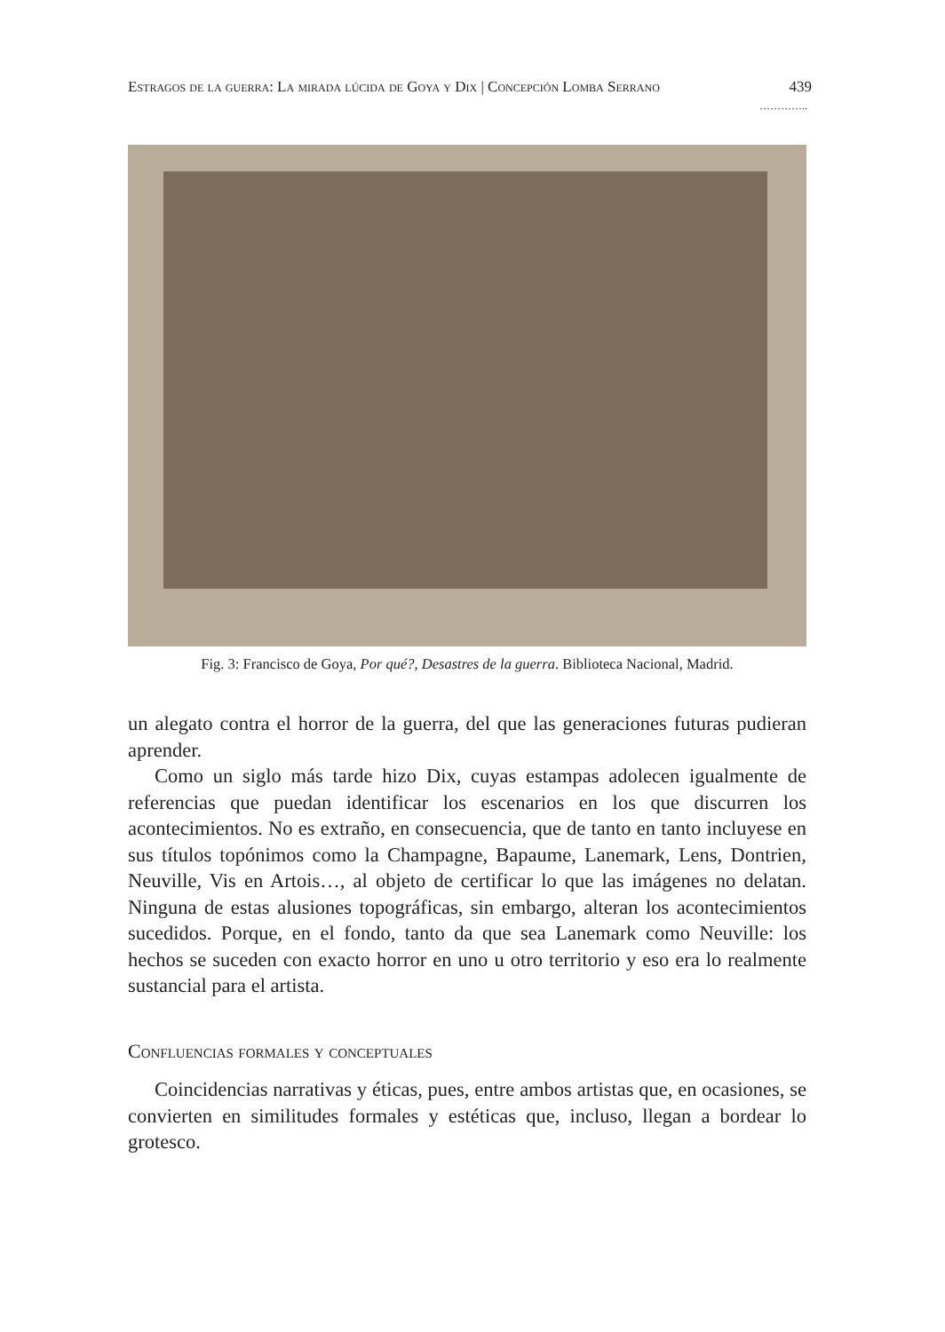Estragos de la guerra: La mirada lúcida de Goya y Dix | Concepción Lomba Serrano 439
…………..
Fig. 3: Francisco de Goya, Por qué?, Desastres de la guerra. Biblioteca Nacional, Madrid.
un alegato contra el horror de la guerra, del que las generaciones futuras pudieran aprender.
Como un siglo más tarde hizo Dix, cuyas estampas adolecen igualmente de referencias que puedan identificar los escenarios en los que discurren los acontecimientos. No es extraño, en consecuencia, que de tanto en tanto incluyese en sus títulos topónimos como la Champagne, Bapaume, Lanemark, Lens, Dontrien, Neuville, Vis en Artois…, al objeto de certificar lo que las imágenes no delatan. Ninguna de estas alusiones topográficas, sin embargo, alteran los acontecimientos sucedidos. Porque, en el fondo, tanto da que sea Lanemark como Neuville: los hechos se suceden con exacto horror en uno u otro territorio y eso era lo realmente sustancial para el artista.
Confluencias formales y conceptuales
Coincidencias narrativas y éticas, pues, entre ambos artistas que, en ocasiones, se convierten en similitudes formales y estéticas que, incluso, llegan a bordear lo grotesco.